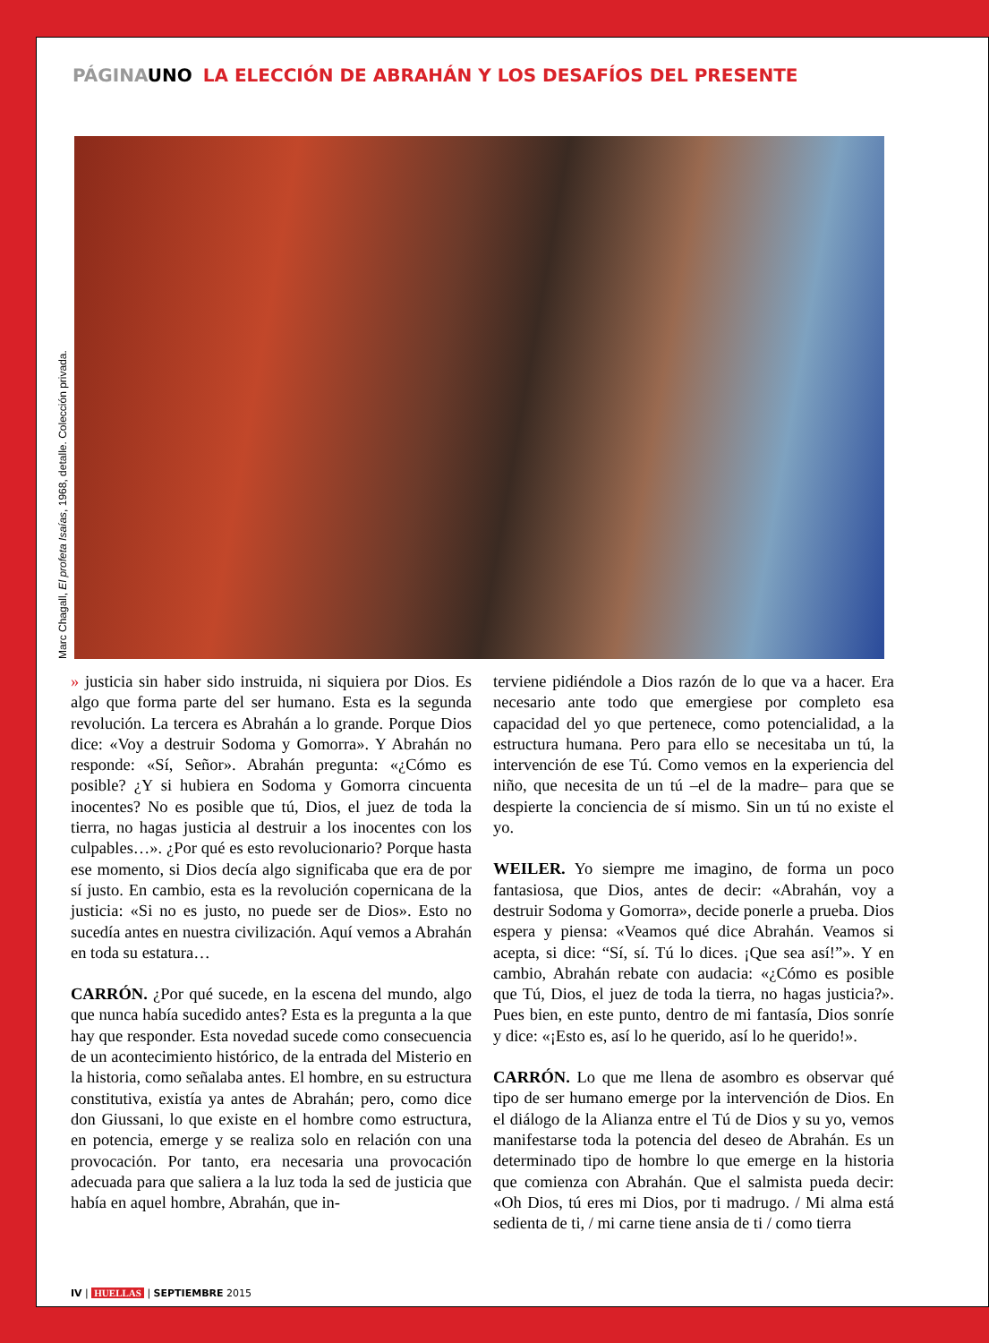PÁGINA UNO LA ELECCIÓN DE ABRAHÁN Y LOS DESAFÍOS DEL PRESENTE
Marc Chagall, El profeta Isaías, 1968, detalle. Colección privada.
» justicia sin haber sido instruida, ni siquiera por Dios. Es algo que forma parte del ser humano. Esta es la segunda revolución. La tercera es Abrahán a lo grande. Porque Dios dice: «Voy a destruir Sodoma y Gomorra». Y Abrahán no responde: «Sí, Señor». Abrahán pregunta: «¿Cómo es posible? ¿Y si hubiera en Sodoma y Gomorra cincuenta inocentes? No es posible que tú, Dios, el juez de toda la tierra, no hagas justicia al destruir a los inocentes con los culpables…». ¿Por qué es esto revolucionario? Porque hasta ese momento, si Dios decía algo significaba que era de por sí justo. En cambio, esta es la revolución copernicana de la justicia: «Si no es justo, no puede ser de Dios». Esto no sucedía antes en nuestra civilización. Aquí vemos a Abrahán en toda su estatura…
CARRÓN. ¿Por qué sucede, en la escena del mundo, algo que nunca había sucedido antes? Esta es la pregunta a la que hay que responder. Esta novedad sucede como consecuencia de un acontecimiento histórico, de la entrada del Misterio en la historia, como señalaba antes. El hombre, en su estructura constitutiva, existía ya antes de Abrahán; pero, como dice don Giussani, lo que existe en el hombre como estructura, en potencia, emerge y se realiza solo en relación con una provocación. Por tanto, era necesaria una provocación adecuada para que saliera a la luz toda la sed de justicia que había en aquel hombre, Abrahán, que in-
terviene pidiéndole a Dios razón de lo que va a hacer. Era necesario ante todo que emergiese por completo esa capacidad del yo que pertenece, como potencialidad, a la estructura humana. Pero para ello se necesitaba un tú, la intervención de ese Tú. Como vemos en la experiencia del niño, que necesita de un tú –el de la madre– para que se despierte la conciencia de sí mismo. Sin un tú no existe el yo.
WEILER. Yo siempre me imagino, de forma un poco fantasiosa, que Dios, antes de decir: «Abrahán, voy a destruir Sodoma y Gomorra», decide ponerle a prueba. Dios espera y piensa: «Veamos qué dice Abrahán. Veamos si acepta, si dice: “Sí, sí. Tú lo dices. ¡Que sea así!”». Y en cambio, Abrahán rebate con audacia: «¿Cómo es posible que Tú, Dios, el juez de toda la tierra, no hagas justicia?». Pues bien, en este punto, dentro de mi fantasía, Dios sonríe y dice: «¡Esto es, así lo he querido, así lo he querido!».
CARRÓN. Lo que me llena de asombro es observar qué tipo de ser humano emerge por la intervención de Dios. En el diálogo de la Alianza entre el Tú de Dios y su yo, vemos manifestarse toda la potencia del deseo de Abrahán. Es un determinado tipo de hombre lo que emerge en la historia que comienza con Abrahán. Que el salmista pueda decir: «Oh Dios, tú eres mi Dios, por ti madrugo. / Mi alma está sedienta de ti, / mi carne tiene ansia de ti / como tierra
IV | HUELLAS | SEPTIEMBRE 2015